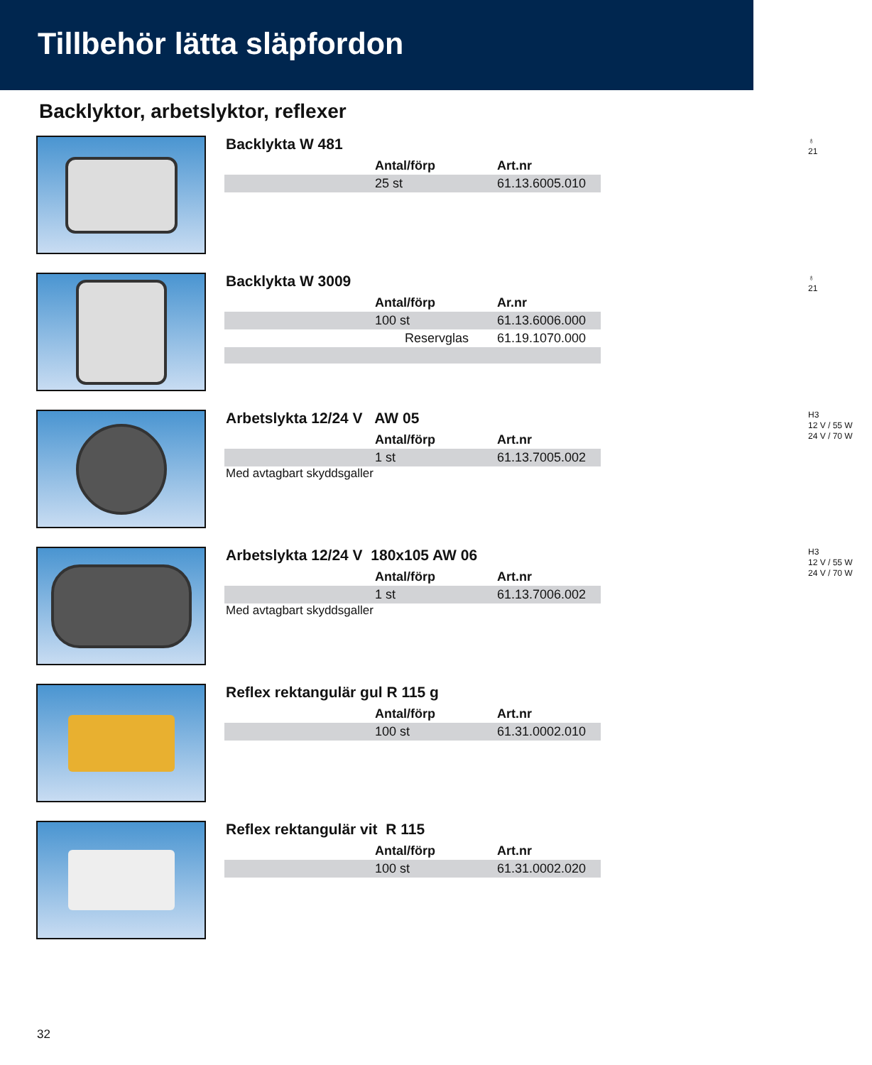Tillbehör lätta släpfordon
Backlyktor, arbetslyktor, reflexer
Backlykta W 481
♁
21
| | Antal/förp | Art.nr |
| | 25 st | 61.13.6005.010 |
Backlykta W 3009
♁
21
| | Antal/förp | Ar.nr |
| | 100 st | 61.13.6006.000 |
| | Reservglas | 61.19.1070.000 |
Arbetslykta 12/24 V AW 05
H3
12 V / 55 W
24 V / 70 W
| | Antal/förp | Art.nr |
| | 1 st | 61.13.7005.002 |
Med avtagbart skyddsgaller
Arbetslykta 12/24 V 180x105 AW 06
H3
12 V / 55 W
24 V / 70 W
| | Antal/förp | Art.nr |
| | 1 st | 61.13.7006.002 |
Med avtagbart skyddsgaller
Reflex rektangulär gul R 115 g
| | Antal/förp | Art.nr |
| | 100 st | 61.31.0002.010 |
Reflex rektangulär vit R 115
| | Antal/förp | Art.nr |
| | 100 st | 61.31.0002.020 |
32